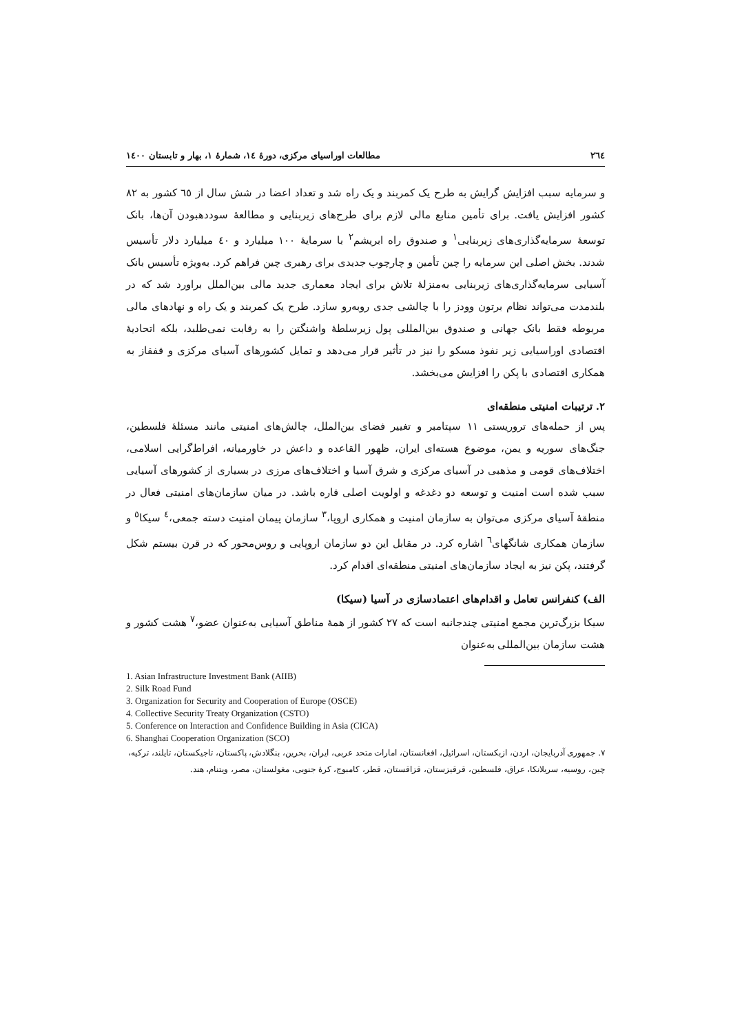٢٦٤ مطالعات اوراسیای مرکزی، دورهٔ ١٤، شمارهٔ ١، بهار و تابستان ١٤٠٠
و سرمایه سبب افزایش گرایش به طرح یک کمربند و یک راه شد و تعداد اعضا در شش سال از ٦٥ کشور به ٨٢ کشور افزایش یافت. برای تأمین منابع مالی لازم برای طرح‌های زیربنایی و مطالعهٔ سوددهبودن آن‌ها، بانک توسعهٔ سرمایه‌گذاری‌های زیربنایی<sup>١</sup> و صندوق راه ابریشم<sup>٢</sup> با سرمایهٔ ١٠٠ میلیارد و ٤٠ میلیارد دلار تأسیس شدند. بخش اصلی این سرمایه را چین تأمین و چارچوب جدیدی برای رهبری چین فراهم کرد. به‌ویژه تأسیس بانک آسیایی سرمایه‌گذاری‌های زیربنایی به‌منزلهٔ تلاش برای ایجاد معماری جدید مالی بین‌الملل براورد شد که در بلندمدت می‌تواند نظام برتون وودز را با چالشی جدی روبه‌رو سازد. طرح یک کمربند و یک راه و نهادهای مالی مربوطه فقط بانک جهانی و صندوق بین‌المللی پول زیرسلطهٔ واشنگتن را به رقابت نمی‌طلبد، بلکه اتحادیهٔ اقتصادی اوراسیایی زیر نفوذ مسکو را نیز در تأثیر قرار می‌دهد و تمایل کشورهای آسیای مرکزی و قفقاز به همکاری اقتصادی با پکن را افزایش می‌بخشد.
٢. ترتیبات امنیتی منطقه‌ای
پس از حمله‌های تروریستی ١١ سپتامبر و تغییر فضای بین‌الملل، چالش‌های امنیتی مانند مسئلهٔ فلسطین، جنگ‌های سوریه و یمن، موضوع هسته‌ای ایران، ظهور القاعده و داعش در خاورمیانه، افراط‌گرایی اسلامی، اختلاف‌های قومی و مذهبی در آسیای مرکزی و شرق آسیا و اختلاف‌های مرزی در بسیاری از کشورهای آسیایی سبب شده است امنیت و توسعه دو دغدغه و اولویت اصلی قاره باشد. در میان سازمان‌های امنیتی فعال در منطقهٔ آسیای مرکزی می‌توان به سازمان امنیت و همکاری اروپا،<sup>٣</sup> سازمان پیمان امنیت دسته جمعی،<sup>٤</sup> سیکا<sup>٥</sup> و سازمان همکاری شانگهای<sup>٦</sup> اشاره کرد. در مقابل این دو سازمان اروپایی و روس‌محور که در قرن بیستم شکل گرفتند، پکن نیز به ایجاد سازمان‌های امنیتی منطقه‌ای اقدام کرد.
الف) کنفرانس تعامل و اقدام‌های اعتمادسازی در آسیا (سیکا)
سیکا بزرگ‌ترین مجمع امنیتی چندجانبه است که ٢٧ کشور از همهٔ مناطق آسیایی به‌عنوان عضو،<sup>٧</sup> هشت کشور و هشت سازمان بین‌المللی به‌عنوان
1. Asian Infrastructure Investment Bank (AIIB)
2. Silk Road Fund
3. Organization for Security and Cooperation of Europe (OSCE)
4. Collective Security Treaty Organization (CSTO)
5. Conference on Interaction and Confidence Building in Asia (CICA)
6. Shanghai Cooperation Organization (SCO)
٧. جمهوری آذربایجان، اردن، ازبکستان، اسرائیل، افغانستان، امارات متحد عربی، ایران، بحرین، بنگلادش، پاکستان، تاجیکستان، تایلند، ترکیه، چین، روسیه، سریلانکا، عراق، فلسطین، قرقیزستان، قزاقستان، قطر، کامبوج، کرهٔ جنوبی، مغولستان، مصر، ویتنام، هند.